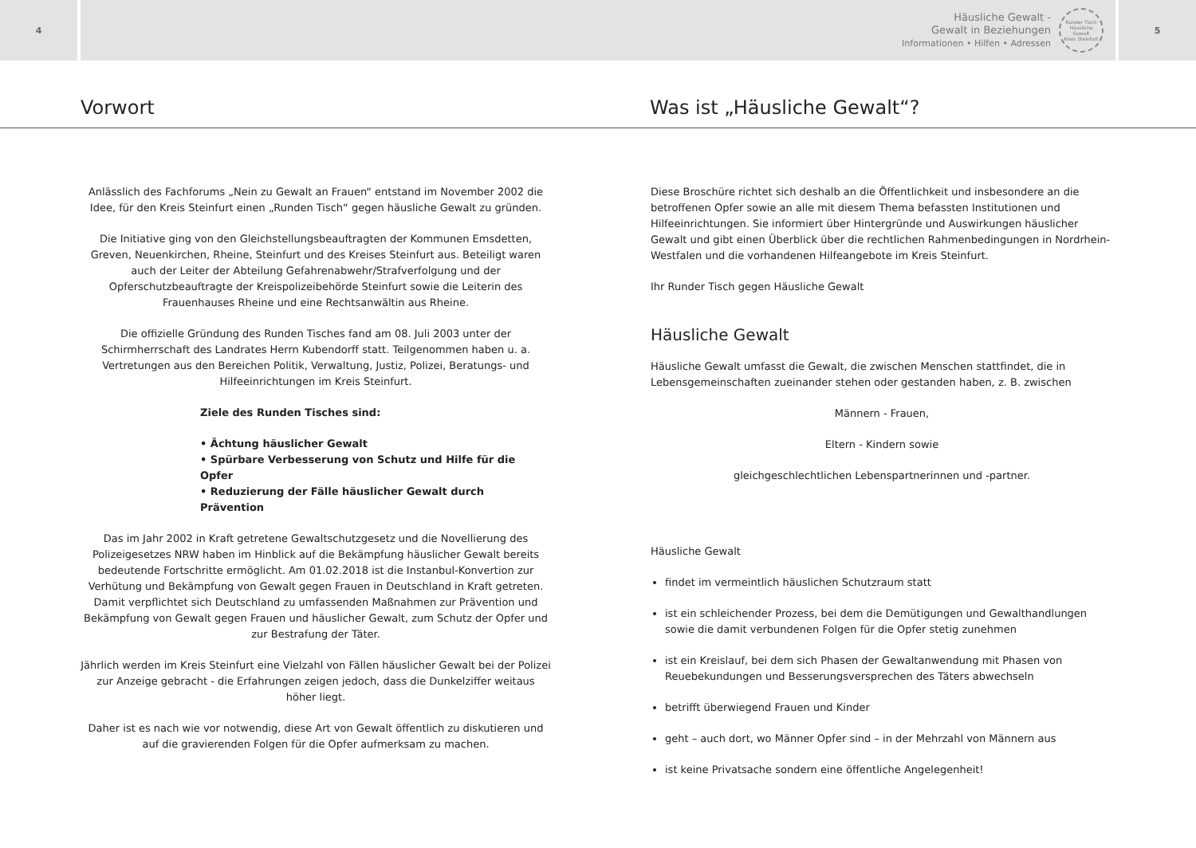4
Häusliche Gewalt -
Gewalt in Beziehungen
Informationen • Hilfen • Adressen
Runder Tisch
Häusliche Gewalt
Kreis Steinfurt
5
Vorwort Was ist „Häusliche Gewalt“?
Anlässlich des Fachforums „Nein zu Gewalt an Frauen“ entstand im November 2002 die Idee, für den Kreis Steinfurt einen „Runden Tisch“ gegen häusliche Gewalt zu gründen.
Die Initiative ging von den Gleichstellungsbeauftragten der Kommunen Emsdetten, Greven, Neuenkirchen, Rheine, Steinfurt und des Kreises Steinfurt aus. Beteiligt waren auch der Leiter der Abteilung Gefahrenabwehr/Strafverfolgung und der Opferschutzbeauftragte der Kreispolizeibehörde Steinfurt sowie die Leiterin des Frauenhauses Rheine und eine Rechtsanwältin aus Rheine.
Die offizielle Gründung des Runden Tisches fand am 08. Juli 2003 unter der Schirmherrschaft des Landrates Herrn Kubendorff statt. Teilgenommen haben u. a. Vertretungen aus den Bereichen Politik, Verwaltung, Justiz, Polizei, Beratungs- und Hilfeeinrichtungen im Kreis Steinfurt.
Ziele des Runden Tisches sind:
• Ächtung häuslicher Gewalt
• Spürbare Verbesserung von Schutz und Hilfe für die Opfer
• Reduzierung der Fälle häuslicher Gewalt durch Prävention
Das im Jahr 2002 in Kraft getretene Gewaltschutzgesetz und die Novellierung des Polizeigesetzes NRW haben im Hinblick auf die Bekämpfung häuslicher Gewalt bereits bedeutende Fortschritte ermöglicht. Am 01.02.2018 ist die Instanbul-Konvertion zur Verhütung und Bekämpfung von Gewalt gegen Frauen in Deutschland in Kraft getreten. Damit verpflichtet sich Deutschland zu umfassenden Maßnahmen zur Prävention und Bekämpfung von Gewalt gegen Frauen und häuslicher Gewalt, zum Schutz der Opfer und zur Bestrafung der Täter.
Jährlich werden im Kreis Steinfurt eine Vielzahl von Fällen häuslicher Gewalt bei der Polizei zur Anzeige gebracht - die Erfahrungen zeigen jedoch, dass die Dunkelziffer weitaus höher liegt.
Daher ist es nach wie vor notwendig, diese Art von Gewalt öffentlich zu diskutieren und auf die gravierenden Folgen für die Opfer aufmerksam zu machen.
Diese Broschüre richtet sich deshalb an die Öffentlichkeit und insbesondere an die betroffenen Opfer sowie an alle mit diesem Thema befassten Institutionen und Hilfeeinrichtungen. Sie informiert über Hintergründe und Auswirkungen häuslicher Gewalt und gibt einen Überblick über die rechtlichen Rahmenbedingungen in Nordrhein-Westfalen und die vorhandenen Hilfeangebote im Kreis Steinfurt.
Ihr Runder Tisch gegen Häusliche Gewalt
Häusliche Gewalt
Häusliche Gewalt umfasst die Gewalt, die zwischen Menschen stattfindet, die in Lebensgemeinschaften zueinander stehen oder gestanden haben, z. B. zwischen
Männern - Frauen,
Eltern - Kindern sowie
gleichgeschlechtlichen Lebenspartnerinnen und -partner.
Häusliche Gewalt
findet im vermeintlich häuslichen Schutzraum statt
ist ein schleichender Prozess, bei dem die Demütigungen und Gewalthandlungen sowie die damit verbundenen Folgen für die Opfer stetig zunehmen
ist ein Kreislauf, bei dem sich Phasen der Gewaltanwendung mit Phasen von Reuebekundungen und Besserungsversprechen des Täters abwechseln
betrifft überwiegend Frauen und Kinder
geht – auch dort, wo Männer Opfer sind – in der Mehrzahl von Männern aus
ist keine Privatsache sondern eine öffentliche Angelegenheit!